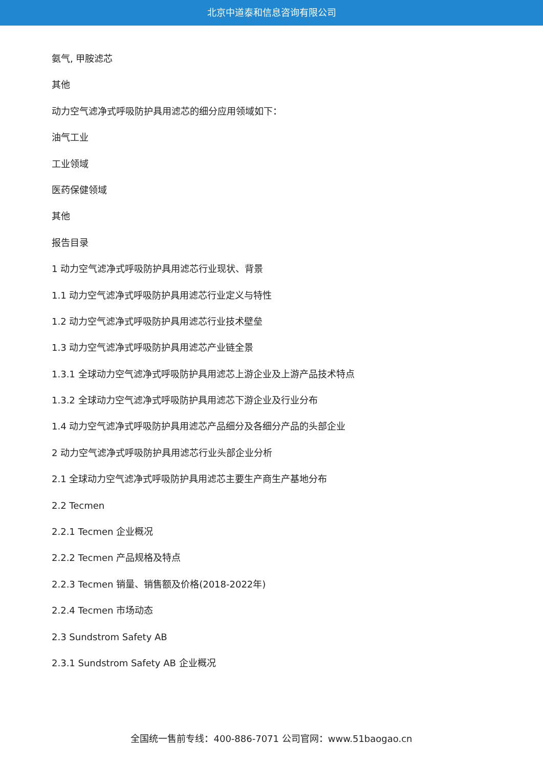北京中道泰和信息咨询有限公司
氨气, 甲胺滤芯
其他
动力空气滤净式呼吸防护具用滤芯的细分应用领域如下：
油气工业
工业领域
医药保健领域
其他
报告目录
1 动力空气滤净式呼吸防护具用滤芯行业现状、背景
1.1 动力空气滤净式呼吸防护具用滤芯行业定义与特性
1.2 动力空气滤净式呼吸防护具用滤芯行业技术壁垒
1.3 动力空气滤净式呼吸防护具用滤芯产业链全景
1.3.1 全球动力空气滤净式呼吸防护具用滤芯上游企业及上游产品技术特点
1.3.2 全球动力空气滤净式呼吸防护具用滤芯下游企业及行业分布
1.4 动力空气滤净式呼吸防护具用滤芯产品细分及各细分产品的头部企业
2 动力空气滤净式呼吸防护具用滤芯行业头部企业分析
2.1 全球动力空气滤净式呼吸防护具用滤芯主要生产商生产基地分布
2.2 Tecmen
2.2.1 Tecmen 企业概况
2.2.2 Tecmen 产品规格及特点
2.2.3 Tecmen 销量、销售额及价格(2018-2022年)
2.2.4 Tecmen 市场动态
2.3 Sundstrom Safety AB
2.3.1 Sundstrom Safety AB 企业概况
全国统一售前专线：400-886-7071 公司官网：www.51baogao.cn